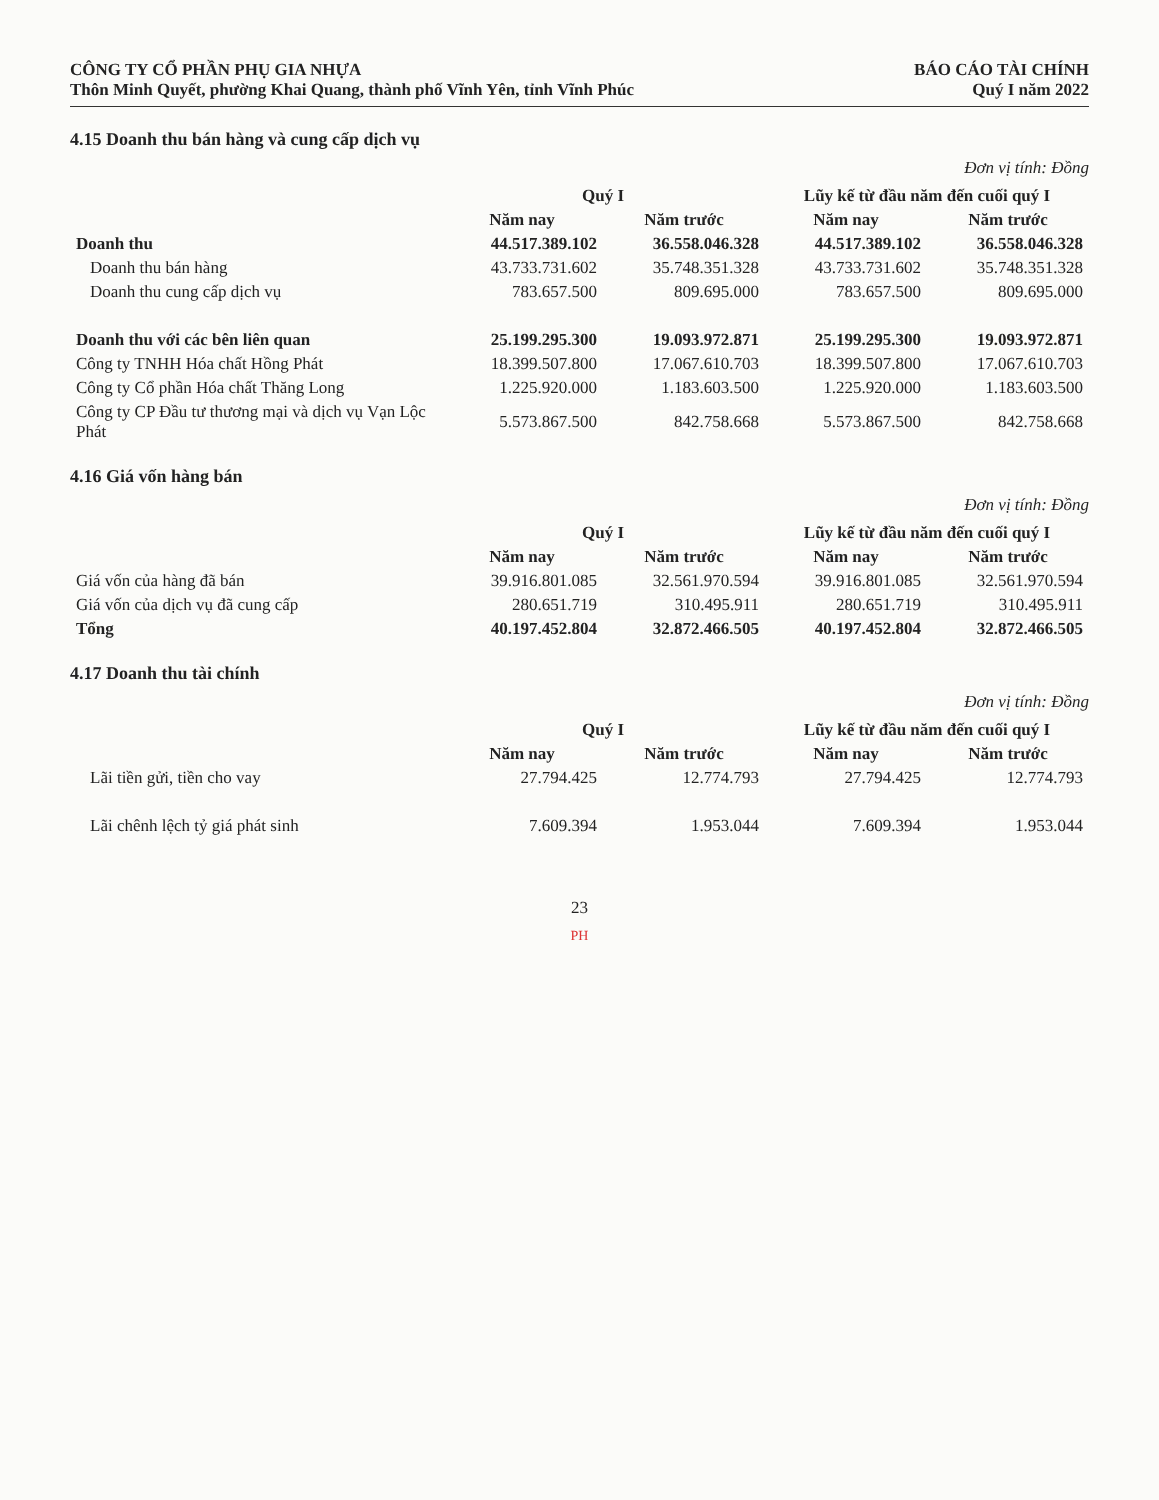CÔNG TY CỔ PHẦN PHỤ GIA NHỰA
Thôn Minh Quyết, phường Khai Quang, thành phố Vĩnh Yên, tỉnh Vĩnh Phúc
BÁO CÁO TÀI CHÍNH
Quý I năm 2022
4.15 Doanh thu bán hàng và cung cấp dịch vụ
Đơn vị tính: Đồng
| | Quý I | | Lũy kế từ đầu năm đến cuối quý I | |
| --- | --- | --- | --- | --- |
| | Năm nay | Năm trước | Năm nay | Năm trước |
| Doanh thu | 44.517.389.102 | 36.558.046.328 | 44.517.389.102 | 36.558.046.328 |
| Doanh thu bán hàng | 43.733.731.602 | 35.748.351.328 | 43.733.731.602 | 35.748.351.328 |
| Doanh thu cung cấp dịch vụ | 783.657.500 | 809.695.000 | 783.657.500 | 809.695.000 |
| Doanh thu với các bên liên quan | 25.199.295.300 | 19.093.972.871 | 25.199.295.300 | 19.093.972.871 |
| Công ty TNHH Hóa chất Hồng Phát | 18.399.507.800 | 17.067.610.703 | 18.399.507.800 | 17.067.610.703 |
| Công ty Cổ phần Hóa chất Thăng Long | 1.225.920.000 | 1.183.603.500 | 1.225.920.000 | 1.183.603.500 |
| Công ty CP Đầu tư thương mại và dịch vụ Vạn Lộc Phát | 5.573.867.500 | 842.758.668 | 5.573.867.500 | 842.758.668 |
4.16 Giá vốn hàng bán
Đơn vị tính: Đồng
| | Quý I | | Lũy kế từ đầu năm đến cuối quý I | |
| --- | --- | --- | --- | --- |
| | Năm nay | Năm trước | Năm nay | Năm trước |
| Giá vốn của hàng đã bán | 39.916.801.085 | 32.561.970.594 | 39.916.801.085 | 32.561.970.594 |
| Giá vốn của dịch vụ đã cung cấp | 280.651.719 | 310.495.911 | 280.651.719 | 310.495.911 |
| Tổng | 40.197.452.804 | 32.872.466.505 | 40.197.452.804 | 32.872.466.505 |
4.17 Doanh thu tài chính
Đơn vị tính: Đồng
| | Quý I | | Lũy kế từ đầu năm đến cuối quý I | |
| --- | --- | --- | --- | --- |
| | Năm nay | Năm trước | Năm nay | Năm trước |
| Lãi tiền gửi, tiền cho vay | 27.794.425 | 12.774.793 | 27.794.425 | 12.774.793 |
| Lãi chênh lệch tỷ giá phát sinh | 7.609.394 | 1.953.044 | 7.609.394 | 1.953.044 |
23
PH